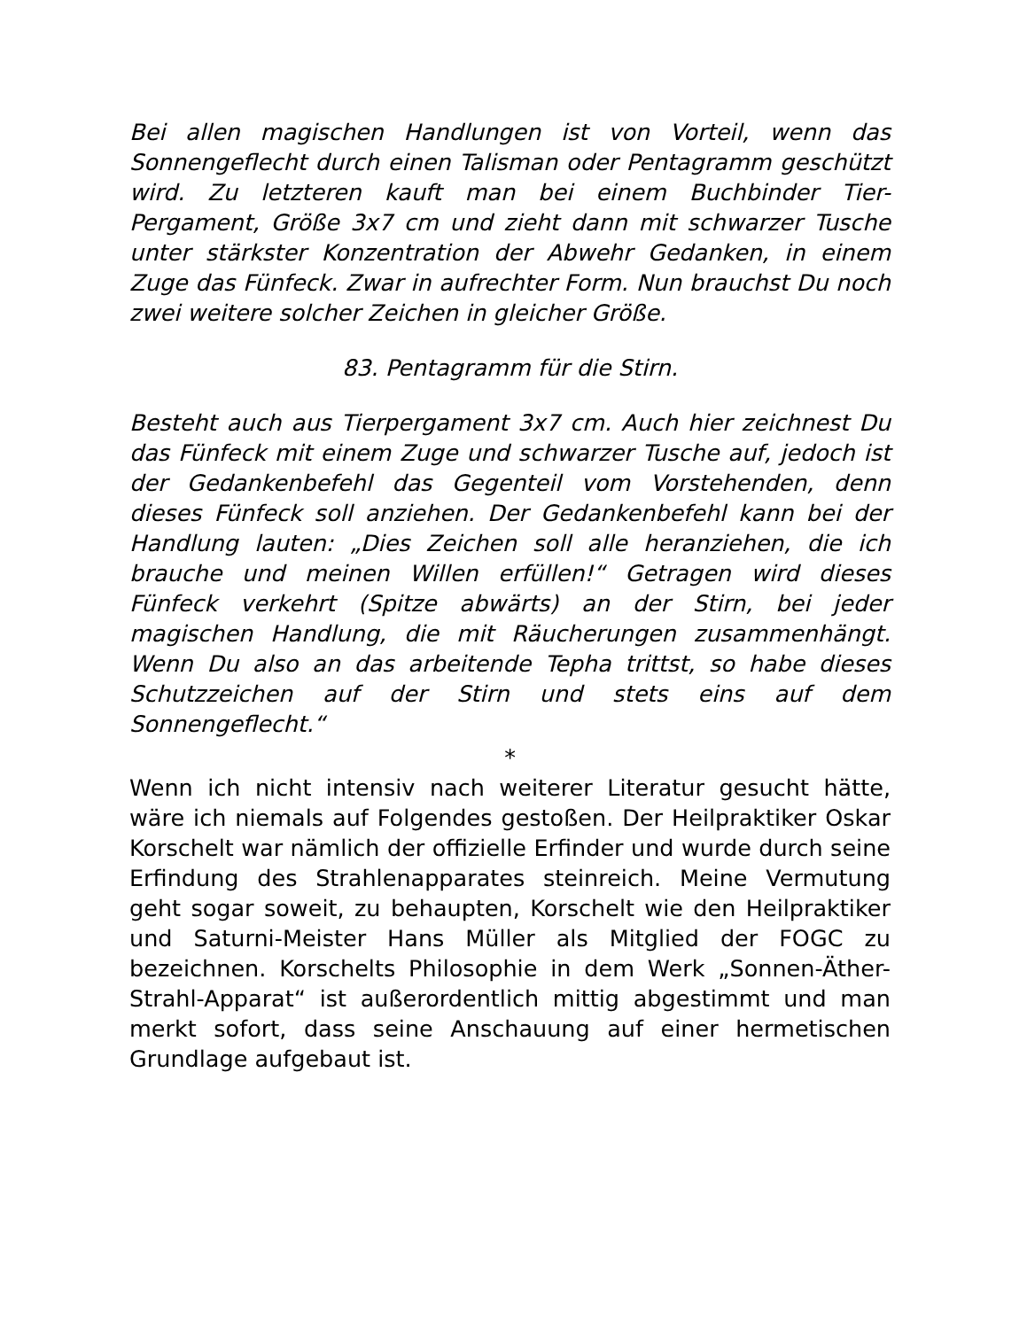Bei allen magischen Handlungen ist von Vorteil, wenn das Sonnengeflecht durch einen Talisman oder Pentagramm geschützt wird. Zu letzteren kauft man bei einem Buchbinder Tier-Pergament, Größe 3x7 cm und zieht dann mit schwarzer Tusche unter stärkster Konzentration der Abwehr Gedanken, in einem Zuge das Fünfeck. Zwar in aufrechter Form. Nun brauchst Du noch zwei weitere solcher Zeichen in gleicher Größe.
83. Pentagramm für die Stirn.
Besteht auch aus Tierpergament 3x7 cm. Auch hier zeichnest Du das Fünfeck mit einem Zuge und schwarzer Tusche auf, jedoch ist der Gedankenbefehl das Gegenteil vom Vorstehenden, denn dieses Fünfeck soll anziehen. Der Gedankenbefehl kann bei der Handlung lauten: „Dies Zeichen soll alle heranziehen, die ich brauche und meinen Willen erfüllen!“ Getragen wird dieses Fünfeck verkehrt (Spitze abwärts) an der Stirn, bei jeder magischen Handlung, die mit Räucherungen zusammenhängt. Wenn Du also an das arbeitende Tepha trittst, so habe dieses Schutzzeichen auf der Stirn und stets eins auf dem Sonnengeflecht.“
*
Wenn ich nicht intensiv nach weiterer Literatur gesucht hätte, wäre ich niemals auf Folgendes gestoßen. Der Heilpraktiker Oskar Korschelt war nämlich der offizielle Erfinder und wurde durch seine Erfindung des Strahlenapparates steinreich. Meine Vermutung geht sogar soweit, zu behaupten, Korschelt wie den Heilpraktiker und Saturni-Meister Hans Müller als Mitglied der FOGC zu bezeichnen. Korschelts Philosophie in dem Werk „Sonnen-Äther-Strahl-Apparat“ ist außerordentlich mittig abgestimmt und man merkt sofort, dass seine Anschauung auf einer hermetischen Grundlage aufgebaut ist.